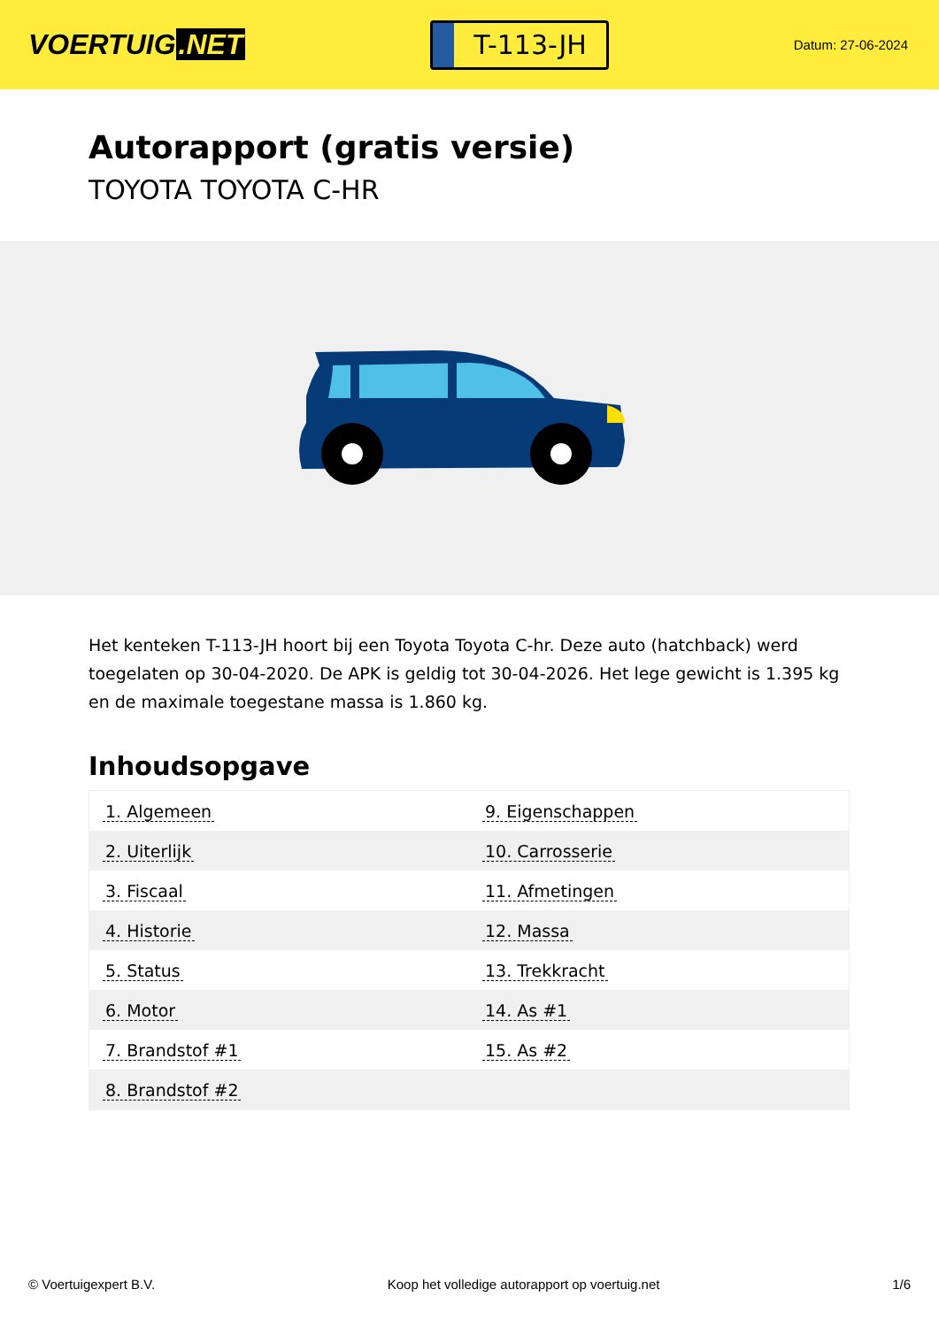VOERTUIG.NET
T-113-JH
Datum: 27-06-2024
Autorapport (gratis versie)
TOYOTA TOYOTA C-HR
Het kenteken T-113-JH hoort bij een Toyota Toyota C-hr. Deze auto (hatchback) werd toegelaten op 30-04-2020. De APK is geldig tot 30-04-2026. Het lege gewicht is 1.395 kg en de maximale toegestane massa is 1.860 kg.
Inhoudsopgave
| 1. Algemeen | 9. Eigenschappen |
| 2. Uiterlijk | 10. Carrosserie |
| 3. Fiscaal | 11. Afmetingen |
| 4. Historie | 12. Massa |
| 5. Status | 13. Trekkracht |
| 6. Motor | 14. As #1 |
| 7. Brandstof #1 | 15. As #2 |
| 8. Brandstof #2 | |
© Voertuigexpert B.V. Koop het volledige autorapport op voertuig.net 1/6